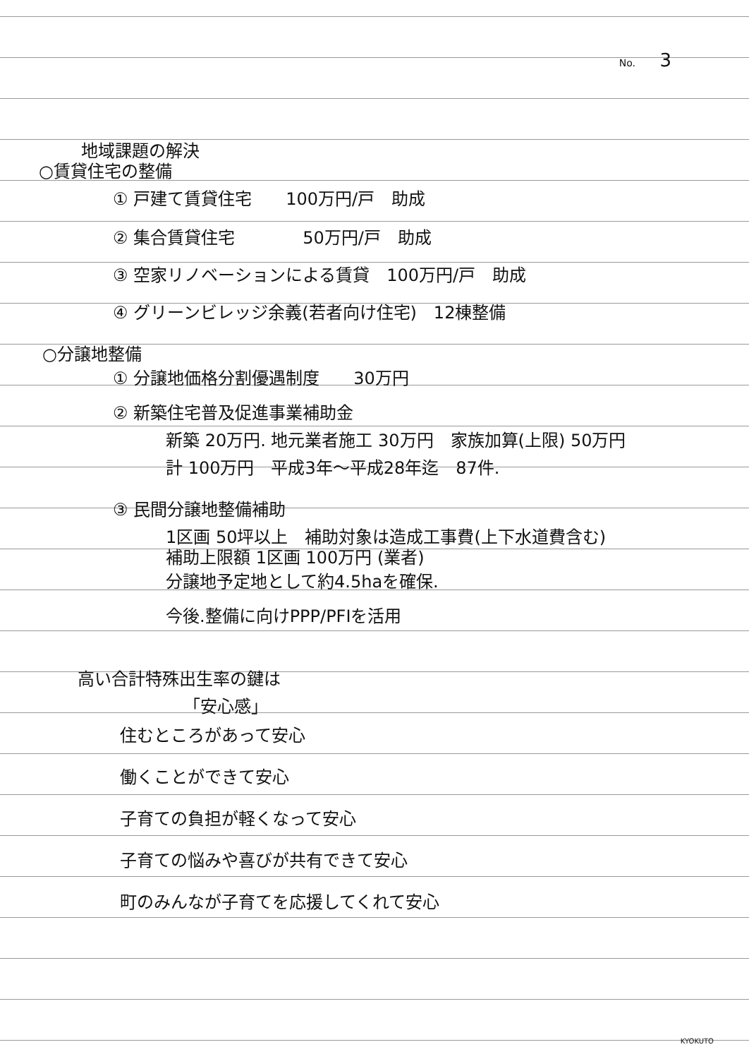No. 3
地域課題の解決
○賃貸住宅の整備
① 戸建て賃貸住宅　　100万円/戸　助成
② 集合賃貸住宅　　　　50万円/戸　助成
③ 空家リノベーションによる賃貸　100万円/戸　助成
④ グリーンビレッジ余義(若者向け住宅)　12棟整備
○分譲地整備
① 分譲地価格分割優遇制度　　30万円
② 新築住宅普及促進事業補助金
新築 20万円. 地元業者施工 30万円　家族加算(上限) 50万円
計 100万円　平成3年～平成28年迄　87件.
③ 民間分譲地整備補助
1区画 50坪以上　補助対象は造成工事費(上下水道費含む)
補助上限額 1区画 100万円 (業者)
分譲地予定地として約4.5haを確保.
今後.整備に向けPPP/PFIを活用
高い合計特殊出生率の鍵は
「安心感」
住むところがあって安心
働くことができて安心
子育ての負担が軽くなって安心
子育ての悩みや喜びが共有できて安心
町のみんなが子育てを応援してくれて安心
KYOKUTO